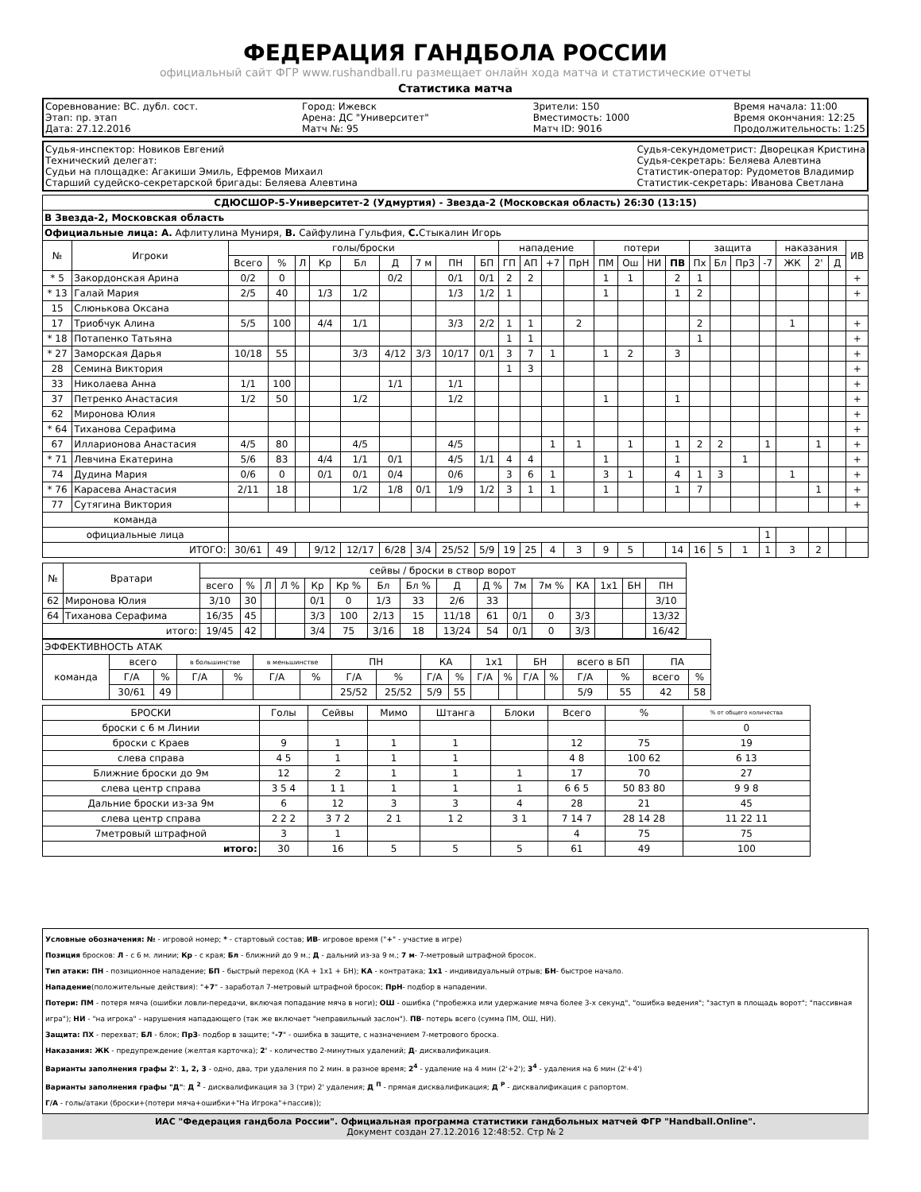ФЕДЕРАЦИЯ ГАНДБОЛА РОССИИ
официальный сайт ФГР www.rushandball.ru размещает онлайн хода матча и статистические отчеты
Статистика матча
Соревнование: ВС. дубл. сост.
Этап: пр. этап
Дата: 27.12.2016
Город: Ижевск
Арена: ДС "Университет"
Матч №: 95
Зрители: 150
Вместимость: 1000
Матч ID: 9016
Время начала: 11:00
Время окончания: 12:25
Продолжительность: 1:25
Судья-инспектор: Новиков Евгений
Технический делегат:
Судьи на площадке: Агакиши Эмиль, Ефремов Михаил
Старший судейско-секретарской бригады: Беляева Алевтина
Судья-секундометрист: Дворецкая Кристина
Судья-секретарь: Беляева Алевтина
Статистик-оператор: Рудометов Владимир
Статистик-секретарь: Иванова Светлана
| СДЮСШОР-5-Университет-2 (Удмуртия) - Звезда-2 (Московская область) 26:30 (13:15) | | | | | | | | | | | | | | | | | | | | | | | | | | |
| В Звезда-2, Московская область | | | | | | | | | | | | | | | | | | | | | | | | | | |
| Официальные лица: А. Афлитулина Муниря, В. Сайфулина Гульфия, С. Стыкалин Игорь | | | | | | | | | | | | | | | | | | | | | | | | | | |
| № | Игроки | голы/броски | | | | | | | | | нападение | | | | потери | | | | защита | | | | наказания | | | ИВ |
| | | Всего | % | Л | Кр | Бл | Д | 7 м | ПН | БП | ГП | АП | +7 | ПрН | ПМ | Ош | НИ | ПВ | Пх | Бл | ПрЗ | -7 | ЖК | 2' | Д | |
| * 5 | Закордонская Арина | 0/2 | 0 | | | | 0/2 | | 0/1 | 0/1 | 2 | 2 | | | 1 | 1 | | 2 | 1 | | | | | | | + |
| * 13 | Галай Мария | 2/5 | 40 | | 1/3 | 1/2 | | | 1/3 | 1/2 | 1 | | | | 1 | | | 1 | 2 | | | | | | | + |
| 15 | Слюнькова Оксана | | | | | | | | | | | | | | | | | | | | | | | | | |
| 17 | Триобчук Алина | 5/5 | 100 | | 4/4 | 1/1 | | | 3/3 | 2/2 | 1 | 1 | | 2 | | | | | 2 | | | | 1 | | | + |
| * 18 | Потапенко Татьяна | | | | | | | | | | 1 | 1 | | | | | | | 1 | | | | | | | + |
| * 27 | Заморская Дарья | 10/18 | 55 | | | 3/3 | 4/12 | 3/3 | 10/17 | 0/1 | 3 | 7 | 1 | | 1 | 2 | | 3 | | | | | | | | + |
| 28 | Семина Виктория | | | | | | | | | | 1 | 3 | | | | | | | | | | | | | | + |
| 33 | Николаева Анна | 1/1 | 100 | | | | 1/1 | | 1/1 | | | | | | | | | | | | | | | | | + |
| 37 | Петренко Анастасия | 1/2 | 50 | | | 1/2 | | | 1/2 | | | | | | 1 | | | 1 | | | | | | | | + |
| 62 | Миронова Юлия | | | | | | | | | | | | | | | | | | | | | | | | | + |
| * 64 | Тиханова Серафима | | | | | | | | | | | | | | | | | | | | | | | | | + |
| 67 | Илларионова Анастасия | 4/5 | 80 | | | 4/5 | | | 4/5 | | | | 1 | 1 | | 1 | | 1 | 2 | 2 | | 1 | | 1 | | + |
| * 71 | Левчина Екатерина | 5/6 | 83 | | 4/4 | 1/1 | 0/1 | | 4/5 | 1/1 | 4 | 4 | | | 1 | | | 1 | | | 1 | | | | | + |
| 74 | Дудина Мария | 0/6 | 0 | | 0/1 | 0/1 | 0/4 | | 0/6 | | 3 | 6 | 1 | | 3 | 1 | | 4 | 1 | 3 | | | 1 | | | + |
| * 76 | Карасева Анастасия | 2/11 | 18 | | | 1/2 | 1/8 | 0/1 | 1/9 | 1/2 | 3 | 1 | 1 | | 1 | | | 1 | 7 | | | | | 1 | | + |
| 77 | Сутягина Виктория | | | | | | | | | | | | | | | | | | | | | | | | | + |
| команда | | | | | | | | | | | | | | | | | | | | | | | | | | |
| официальные лица | | | | | | | | | | | | | | | | | | | | | | 1 | | | | |
| ИТОГО: | | 30/61 | 49 | | 9/12 | 12/17 | 6/28 | 3/4 | 25/52 | 5/9 | 19 | 25 | 4 | 3 | 9 | 5 | | 14 | 16 | 5 | 1 | 1 | 3 | 2 | | |
| № | Вратари | сейвы / броски в створ ворот | | | | | | | | | | | | | | | |
| --- | --- | --- | --- | --- | --- | --- | --- | --- | --- | --- | --- | --- | --- | --- | --- | --- | --- |
| | | всего | % | Л | Л % | Кр | Кр % | Бл | Бл % | Д | Д % | 7м | 7м % | КА | 1х1 | БН | ПН |
| 62 | Миронова Юлия | 3/10 | 30 | | | 0/1 | 0 | 1/3 | 33 | 2/6 | 33 | | | | | | 3/10 |
| 64 | Тиханова Серафима | 16/35 | 45 | | | 3/3 | 100 | 2/13 | 15 | 11/18 | 61 | 0/1 | 0 | 3/3 | | | 13/32 |
| итого: | | 19/45 | 42 | | | 3/4 | 75 | 3/16 | 18 | 13/24 | 54 | 0/1 | 0 | 3/3 | | | 16/42 |
| ЭФФЕКТИВНОСТЬ АТАК | | | | | | | | | | | | | | | | | | |
| команда | всего | | в большинстве | | в меньшинстве | | ПН | | КА | | 1х1 | | БН | | всего в БП | | ПА | |
| | Г/А | % | Г/А | % | Г/А | % | Г/А | % | Г/А | % | Г/А | % | Г/А | % | Г/А | % | всего | % |
| | 30/61 | 49 | | | | | 25/52 | 25/52 | 5/9 | 55 | | | | | 5/9 | 55 | 42 | 58 |
| БРОСКИ | Голы | Сейвы | Мимо | Штанга | Блоки | Всего | % | % от общего количества |
| --- | --- | --- | --- | --- | --- | --- | --- | --- |
| броски с 6 м Линии | | | | | | | | 0 |
| броски с Краев | 9 | 1 | 1 | 1 | | 12 | 75 | 19 |
| слева справа | 4 5 | 1 | 1 | 1 | | 4 8 | 100 62 | 6 13 |
| Ближние броски до 9м | 12 | 2 | 1 | 1 | 1 | 17 | 70 | 27 |
| слева центр справа | 3 5 4 | 1 1 | 1 | 1 | 1 | 6 6 5 | 50 83 80 | 9 9 8 |
| Дальние броски из-за 9м | 6 | 12 | 3 | 3 | 4 | 28 | 21 | 45 |
| слева центр справа | 2 2 2 | 3 7 2 | 2 1 | 1 2 | 3 1 | 7 14 7 | 28 14 28 | 11 22 11 |
| 7метровый штрафной | 3 | 1 | | | | 4 | 75 | 75 |
| итого: | 30 | 16 | 5 | 5 | 5 | 61 | 49 | 100 |
Условные обозначения: № - игровой номер; * - стартовый состав; ИВ- игровое время ("+" - участие в игре)
Позиция бросков: Л - с 6 м. линии; Кр - с края; Бл - ближний до 9 м.; Д - дальний из-за 9 м.; 7 м- 7-метровый штрафной бросок.
Тип атаки: ПН - позиционное нападение; БП - быстрый переход (КА + 1х1 + БН); КА - контратака; 1х1 - индивидуальный отрыв; БН- быстрое начало.
Нападение(положительные действия): "+7" - заработал 7-метровый штрафной бросок; ПрН- подбор в нападении.
Потери: ПМ - потеря мяча (ошибки ловли-передачи, включая попадание мяча в ноги); ОШ - ошибка ("пробежка или удержание мяча более 3-х секунд", "ошибка ведения"; "заступ в площадь ворот"; "пассивная игра"); НИ - "на игрока" - нарушения нападающего (так же включает "неправильный заслон"). ПВ- потерь всего (сумма ПМ, ОШ, НИ).
Защита: ПХ - перехват; БЛ - блок; ПрЗ- подбор в защите; "-7" - ошибка в защите, с назначением 7-метрового броска.
Наказания: ЖК - предупреждение (желтая карточка); 2' - количество 2-минутных удалений; Д- дисквалификация.
Варианты заполнения графы 2': 1, 2, 3 - одно, два, три удаления по 2 мин. в разное время; 2<sup>4</sup> - удаление на 4 мин (2'+2'); 3<sup>4</sup> - удаления на 6 мин (2'+4')
Варианты заполнения графы "Д": Д <sup>2</sup> - дисквалификация за 3 (три) 2' удаления; Д <sup>П</sup> - прямая дисквалификация; Д <sup>Р</sup> - дисквалификация с рапортом.
Г/А - голы/атаки (броски+(потери мяча+ошибки+"На Игрока"+пассив));
ИАС "Федерация гандбола России". Официальная программа статистики гандбольных матчей ФГР "Handball.Online".
Документ создан 27.12.2016 12:48:52. Стр № 2